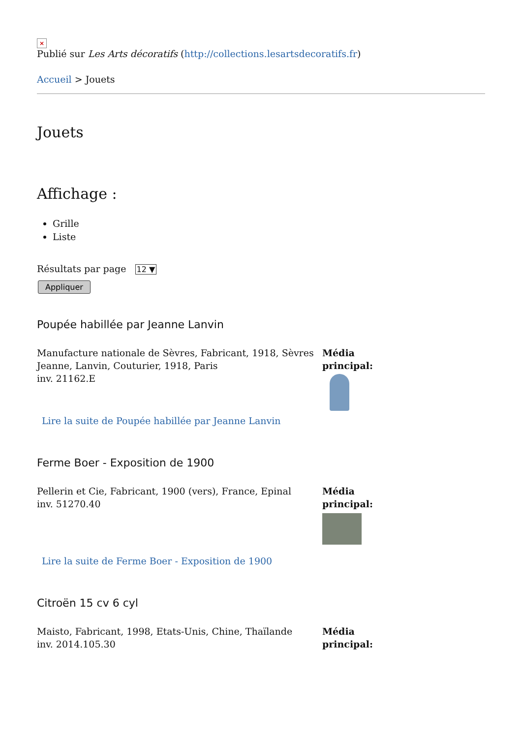×
Publié sur Les Arts décoratifs (http://collections.lesartsdecoratifs.fr)
Accueil > Jouets
Jouets
Affichage :
Grille
Liste
Résultats par page 12 ▼
Appliquer
Poupée habillée par Jeanne Lanvin
Manufacture nationale de Sèvres, Fabricant, 1918, Sèvres
Jeanne, Lanvin, Couturier, 1918, Paris
inv. 21162.E
Lire la suite de Poupée habillée par Jeanne Lanvin
Média
principal:
Ferme Boer - Exposition de 1900
Pellerin et Cie, Fabricant, 1900 (vers), France, Epinal
inv. 51270.40
Lire la suite de Ferme Boer - Exposition de 1900
Média
principal:
Citroën 15 cv 6 cyl
Maisto, Fabricant, 1998, Etats-Unis, Chine, Thaïlande
inv. 2014.105.30
Média
principal: